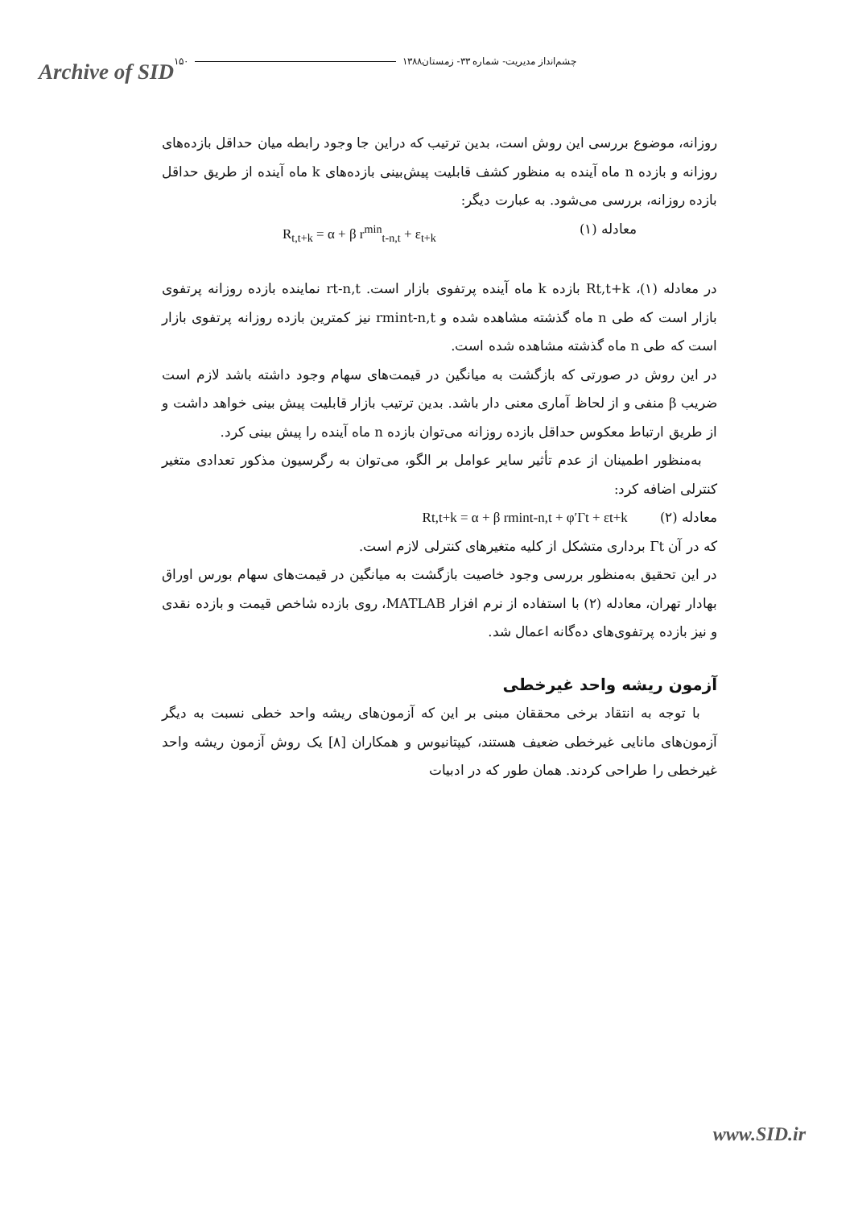Archive of SID
چشم‌انداز مدیریت- شماره ۳۳- زمستان۱۳۸۸ ۱۵۰
روزانه، موضوع بررسی این روش است، بدین ترتیب که دراین جا وجود رابطه میان حداقل بازده‌های روزانه و بازده n ماه آینده به منظور کشف قابلیت پیش‌بینی بازده‌های k ماه آینده از طریق حداقل بازده روزانه، بررسی می‌شود. به عبارت دیگر:
معادله (۱) R<sub>t,t+k</sub> = α + β r<sup>min</sup><sub>t-n,t</sub> + ε<sub>t+k</sub>
در معادله (۱)، Rt,t+k بازده k ماه آینده پرتفوی بازار است. rt-n,t نماینده بازده روزانه پرتفوی بازار است که طی n ماه گذشته مشاهده شده و rmint-n,t نیز کمترین بازده روزانه پرتفوی بازار است که طی n ماه گذشته مشاهده شده است.
در این روش در صورتی که بازگشت به میانگین در قیمت‌های سهام وجود داشته باشد لازم است ضریب β منفی و از لحاظ آماری معنی دار باشد. بدین ترتیب بازار قابلیت پیش بینی خواهد داشت و از طریق ارتباط معکوس حداقل بازده روزانه می‌توان بازده n ماه آینده را پیش بینی کرد.
به‌منظور اطمینان از عدم تأثیر سایر عوامل بر الگو، می‌توان به رگرسیون مذکور تعدادی متغیر کنترلی اضافه کرد:
معادله (۲) Rt,t+k = α + β rmint-n,t + φ′Γt + εt+k
که در آن Γt برداری متشکل از کلیه متغیرهای کنترلی لازم است.
در این تحقیق به‌منظور بررسی وجود خاصیت بازگشت به میانگین در قیمت‌های سهام بورس اوراق بهادار تهران، معادله (۲) با استفاده از نرم افزار MATLAB، روی بازده شاخص قیمت و بازده نقدی و نیز بازده پرتفوی‌های ده‌گانه اعمال شد.
آزمون ریشه واحد غیرخطی
با توجه به انتقاد برخی محققان مبنی بر این که آزمون‌های ریشه واحد خطی نسبت به دیگر آزمون‌های مانایی غیرخطی ضعیف هستند، کیپتانیوس و همکاران [۸] یک روش آزمون ریشه واحد غیرخطی را طراحی کردند. همان طور که در ادبیات
www.SID.ir